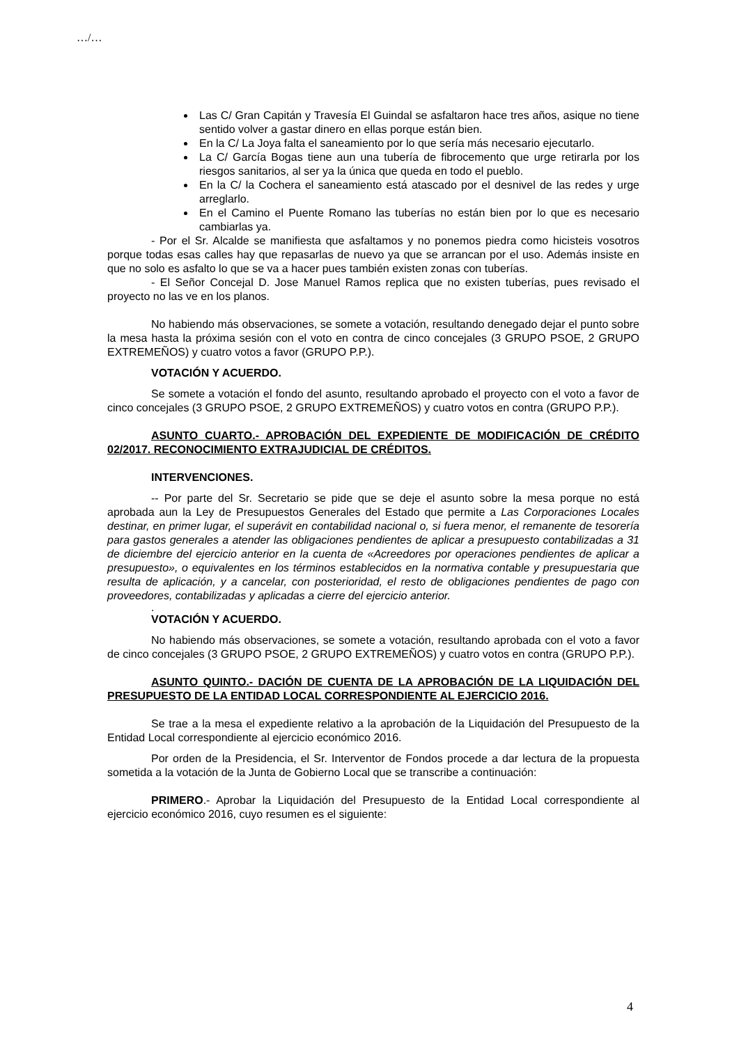…/…
Las C/ Gran Capitán y Travesía El Guindal se asfaltaron hace tres años, asique no tiene sentido volver a gastar dinero en ellas porque están bien.
En la C/ La Joya falta el saneamiento por lo que sería más necesario ejecutarlo.
La C/ García Bogas tiene aun una tubería de fibrocemento que urge retirarla por los riesgos sanitarios, al ser ya la única que queda en todo el pueblo.
En la C/ la Cochera el saneamiento está atascado por el desnivel de las redes y urge arreglarlo.
En el Camino el Puente Romano las tuberías no están bien por lo que es necesario cambiarlas ya.
- Por el Sr. Alcalde se manifiesta que asfaltamos y no ponemos piedra como hicisteis vosotros porque todas esas calles hay que repasarlas de nuevo ya que se arrancan por el uso. Además insiste en que no solo es asfalto lo que se va a hacer pues también existen zonas con tuberías.
- El Señor Concejal D. Jose Manuel Ramos replica que no existen tuberías, pues revisado el proyecto no las ve en los planos.
No habiendo más observaciones, se somete a votación, resultando denegado dejar el punto sobre la mesa hasta la próxima sesión con el voto en contra de cinco concejales (3 GRUPO PSOE, 2 GRUPO EXTREMEÑOS) y cuatro votos a favor (GRUPO P.P.).
VOTACIÓN Y ACUERDO.
Se somete a votación el fondo del asunto, resultando aprobado el proyecto con el voto a favor de cinco concejales (3 GRUPO PSOE, 2 GRUPO EXTREMEÑOS) y cuatro votos en contra (GRUPO P.P.).
ASUNTO CUARTO.- APROBACIÓN DEL EXPEDIENTE DE MODIFICACIÓN DE CRÉDITO 02/2017. RECONOCIMIENTO EXTRAJUDICIAL DE CRÉDITOS.
INTERVENCIONES.
-- Por parte del Sr. Secretario se pide que se deje el asunto sobre la mesa porque no está aprobada aun la Ley de Presupuestos Generales del Estado que permite a Las Corporaciones Locales destinar, en primer lugar, el superávit en contabilidad nacional o, si fuera menor, el remanente de tesorería para gastos generales a atender las obligaciones pendientes de aplicar a presupuesto contabilizadas a 31 de diciembre del ejercicio anterior en la cuenta de «Acreedores por operaciones pendientes de aplicar a presupuesto», o equivalentes en los términos establecidos en la normativa contable y presupuestaria que resulta de aplicación, y a cancelar, con posterioridad, el resto de obligaciones pendientes de pago con proveedores, contabilizadas y aplicadas a cierre del ejercicio anterior.
.
VOTACIÓN Y ACUERDO.
No habiendo más observaciones, se somete a votación, resultando aprobada con el voto a favor de cinco concejales (3 GRUPO PSOE, 2 GRUPO EXTREMEÑOS) y cuatro votos en contra (GRUPO P.P.).
ASUNTO QUINTO.- DACIÓN DE CUENTA DE LA APROBACIÓN DE LA LIQUIDACIÓN DEL PRESUPUESTO DE LA ENTIDAD LOCAL CORRESPONDIENTE AL EJERCICIO 2016.
Se trae a la mesa el expediente relativo a la aprobación de la Liquidación del Presupuesto de la Entidad Local correspondiente al ejercicio económico 2016.
Por orden de la Presidencia, el Sr. Interventor de Fondos procede a dar lectura de la propuesta sometida a la votación de la Junta de Gobierno Local que se transcribe a continuación:
PRIMERO.- Aprobar la Liquidación del Presupuesto de la Entidad Local correspondiente al ejercicio económico 2016, cuyo resumen es el siguiente:
4